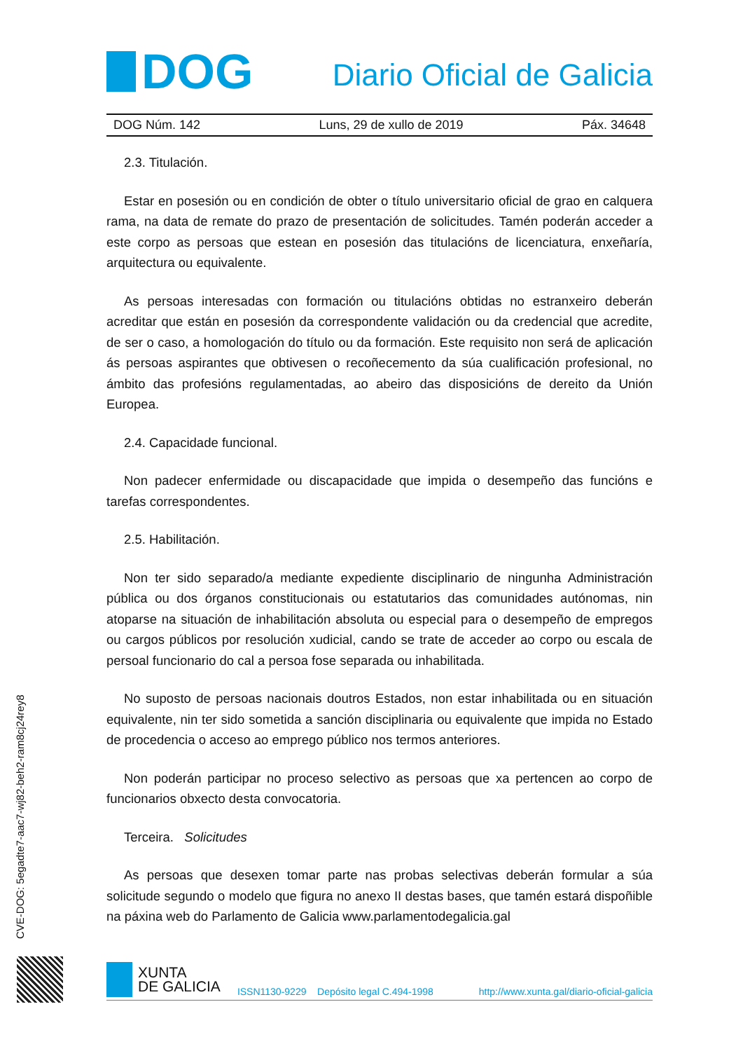DOG
Diario Oficial de Galicia
DOG Núm. 142 Luns, 29 de xullo de 2019 Páx. 34648
2.3. Titulación.
Estar en posesión ou en condición de obter o título universitario oficial de grao en calquera rama, na data de remate do prazo de presentación de solicitudes. Tamén poderán acceder a este corpo as persoas que estean en posesión das titulacións de licenciatura, enxeñaría, arquitectura ou equivalente.
As persoas interesadas con formación ou titulacións obtidas no estranxeiro deberán acreditar que están en posesión da correspondente validación ou da credencial que acredite, de ser o caso, a homologación do título ou da formación. Este requisito non será de aplicación ás persoas aspirantes que obtivesen o recoñecemento da súa cualificación profesional, no ámbito das profesións regulamentadas, ao abeiro das disposicións de dereito da Unión Europea.
2.4. Capacidade funcional.
Non padecer enfermidade ou discapacidade que impida o desempeño das funcións e tarefas correspondentes.
2.5. Habilitación.
Non ter sido separado/a mediante expediente disciplinario de ningunha Administración pública ou dos órganos constitucionais ou estatutarios das comunidades autónomas, nin atoparse na situación de inhabilitación absoluta ou especial para o desempeño de empregos ou cargos públicos por resolución xudicial, cando se trate de acceder ao corpo ou escala de persoal funcionario do cal a persoa fose separada ou inhabilitada.
No suposto de persoas nacionais doutros Estados, non estar inhabilitada ou en situación equivalente, nin ter sido sometida a sanción disciplinaria ou equivalente que impida no Estado de procedencia o acceso ao emprego público nos termos anteriores.
Non poderán participar no proceso selectivo as persoas que xa pertencen ao corpo de funcionarios obxecto desta convocatoria.
Terceira. Solicitudes
As persoas que desexen tomar parte nas probas selectivas deberán formular a súa solicitude segundo o modelo que figura no anexo II destas bases, que tamén estará dispoñible na páxina web do Parlamento de Galicia www.parlamentodegalicia.gal
CVE-DOG: 5egadte7-aac7-wj82-beh2-ram8cj24rey8
XUNTA
DE GALICIA
ISSN1130-9229 Depósito legal C.494-1998 http://www.xunta.gal/diario-oficial-galicia